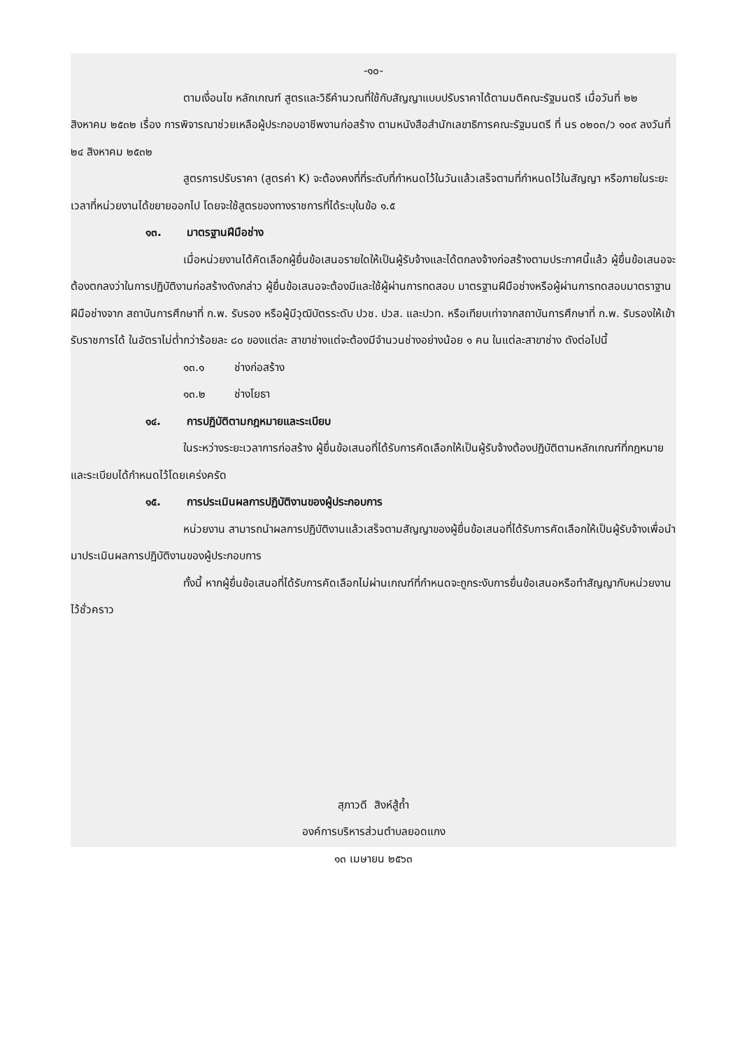-๑๐-
ตามเงื่อนไข หลักเกณฑ์ สูตรและวิธีคำนวณที่ใช้กับสัญญาแบบปรับราคาได้ตามมติคณะรัฐมนตรี เมื่อวันที่ ๒๒ สิงหาคม ๒๕๓๒ เรื่อง การพิจารณาช่วยเหลือผู้ประกอบอาชีพงานก่อสร้าง ตามหนังสือสำนักเลขาธิการคณะรัฐมนตรี ที่ นร ๐๒๐๓/ว ๑๐๙ ลงวันที่ ๒๔ สิงหาคม ๒๕๓๒
สูตรการปรับราคา (สูตรค่า K) จะต้องคงที่ที่ระดับที่กำหนดไว้ในวันแล้วเสร็จตามที่กำหนดไว้ในสัญญา หรือภายในระยะเวลาที่หน่วยงานได้ขยายออกไป โดยจะใช้สูตรของทางราชการที่ได้ระบุในข้อ ๑.๕
๑๓. มาตรฐานฝีมือช่าง
เมื่อหน่วยงานได้คัดเลือกผู้ยื่นข้อเสนอรายใดให้เป็นผู้รับจ้างและได้ตกลงจ้างก่อสร้างตามประกาศนี้แล้ว ผู้ยื่นข้อเสนอจะต้องตกลงว่าในการปฏิบัติงานก่อสร้างดังกล่าว ผู้ยื่นข้อเสนอจะต้องมีและใช้ผู้ผ่านการทดสอบ มาตรฐานฝีมือช่างหรือผู้ผ่านการทดสอบมาตราฐานฝีมือช่างจาก สถาบันการศึกษาที่ ก.พ. รับรอง หรือผู้มีวุฒิบัตรระดับ ปวช. ปวส. และปวท. หรือเทียบเท่าจากสถาบันการศึกษาที่ ก.พ. รับรองให้เข้ารับราชการได้ ในอัตราไม่ต่ำกว่าร้อยละ ๘๐ ของแต่ละ สาขาช่างแต่จะต้องมีจำนวนช่างอย่างน้อย ๑ คน ในแต่ละสาขาช่าง ดังต่อไปนี้
๑๓.๑ ช่างก่อสร้าง
๑๓.๒ ช่างโยธา
๑๔. การปฏิบัติตามกฎหมายและระเบียบ
ในระหว่างระยะเวลาการก่อสร้าง ผู้ยื่นข้อเสนอที่ได้รับการคัดเลือกให้เป็นผู้รับจ้างต้องปฏิบัติตามหลักเกณฑ์ที่กฎหมายและระเบียบได้กำหนดไว้โดยเคร่งครัด
๑๕. การประเมินผลการปฏิบัติงานของผู้ประกอบการ
หน่วยงาน สามารถนำผลการปฏิบัติงานแล้วเสร็จตามสัญญาของผู้ยื่นข้อเสนอที่ได้รับการคัดเลือกให้เป็นผู้รับจ้างเพื่อนำมาประเมินผลการปฏิบัติงานของผู้ประกอบการ
ทั้งนี้ หากผู้ยื่นข้อเสนอที่ได้รับการคัดเลือกไม่ผ่านเกณฑ์ที่กำหนดจะถูกระงับการยื่นข้อเสนอหรือทำสัญญากับหน่วยงาน ไว้ชั่วคราว
สุภาวดี สิงห์สู้ถ้ำ
องค์การบริหารส่วนตำบลยอดแกง
๑๓ เมษายน ๒๕๖๓